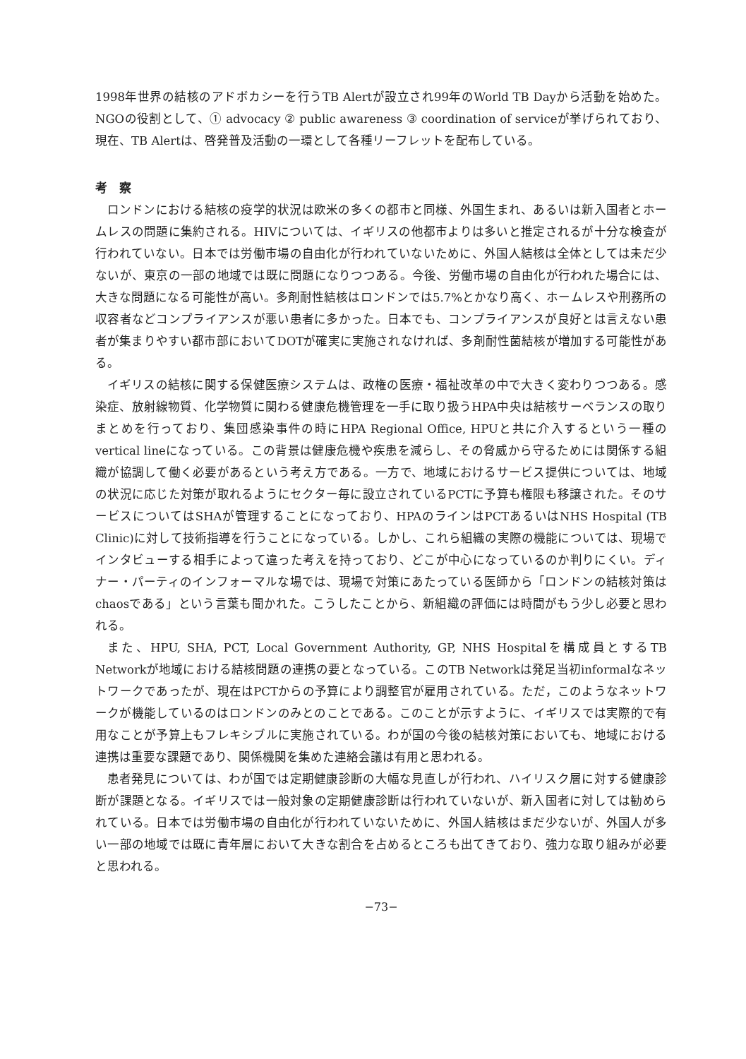1998年世界の結核のアドボカシーを行うTB Alertが設立され99年のWorld TB Dayから活動を始めた。NGOの役割として、① advocacy ② public awareness ③ coordination of serviceが挙げられており、現在、TB Alertは、啓発普及活動の一環として各種リーフレットを配布している。
考　察
ロンドンにおける結核の疫学的状況は欧米の多くの都市と同様、外国生まれ、あるいは新入国者とホームレスの問題に集約される。HIVについては、イギリスの他都市よりは多いと推定されるが十分な検査が行われていない。日本では労働市場の自由化が行われていないために、外国人結核は全体としては未だ少ないが、東京の一部の地域では既に問題になりつつある。今後、労働市場の自由化が行われた場合には、大きな問題になる可能性が高い。多剤耐性結核はロンドンでは5.7%とかなり高く、ホームレスや刑務所の収容者などコンプライアンスが悪い患者に多かった。日本でも、コンプライアンスが良好とは言えない患者が集まりやすい都市部においてDOTが確実に実施されなければ、多剤耐性菌結核が増加する可能性がある。
イギリスの結核に関する保健医療システムは、政権の医療・福祉改革の中で大きく変わりつつある。感染症、放射線物質、化学物質に関わる健康危機管理を一手に取り扱うHPA中央は結核サーベランスの取りまとめを行っており、集団感染事件の時にHPA Regional Office, HPUと共に介入するという一種のvertical lineになっている。この背景は健康危機や疾患を減らし、その脅威から守るためには関係する組織が協調して働く必要があるという考え方である。一方で、地域におけるサービス提供については、地域の状況に応じた対策が取れるようにセクター毎に設立されているPCTに予算も権限も移譲された。そのサービスについてはSHAが管理することになっており、HPAのラインはPCTあるいはNHS Hospital (TB Clinic)に対して技術指導を行うことになっている。しかし、これら組織の実際の機能については、現場でインタビューする相手によって違った考えを持っており、どこが中心になっているのか判りにくい。ディナー・パーティのインフォーマルな場では、現場で対策にあたっている医師から「ロンドンの結核対策はchaosである」という言葉も聞かれた。こうしたことから、新組織の評価には時間がもう少し必要と思われる。
また、HPU, SHA, PCT, Local Government Authority, GP, NHS Hospitalを構成員とするTB Networkが地域における結核問題の連携の要となっている。このTB Networkは発足当初informalなネットワークであったが、現在はPCTからの予算により調整官が雇用されている。ただ，このようなネットワークが機能しているのはロンドンのみとのことである。このことが示すように、イギリスでは実際的で有用なことが予算上もフレキシブルに実施されている。わが国の今後の結核対策においても、地域における連携は重要な課題であり、関係機関を集めた連絡会議は有用と思われる。
患者発見については、わが国では定期健康診断の大幅な見直しが行われ、ハイリスク層に対する健康診断が課題となる。イギリスでは一般対象の定期健康診断は行われていないが、新入国者に対しては勧められている。日本では労働市場の自由化が行われていないために、外国人結核はまだ少ないが、外国人が多い一部の地域では既に青年層において大きな割合を占めるところも出てきており、強力な取り組みが必要と思われる。
−73−